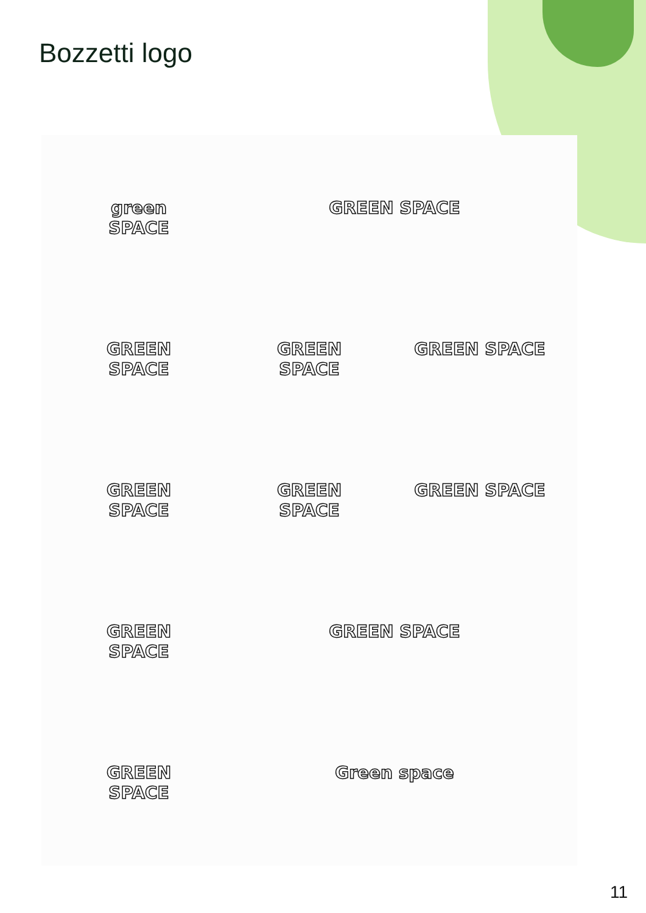Bozzetti logo
green
SPACE
GREEN SPACE
GREEN
SPACE
GREEN
SPACE
GREEN SPACE
GREEN
SPACE
GREEN
SPACE
GREEN SPACE
GREEN
SPACE
GREEN SPACE
GREEN
SPACE
Green space
11